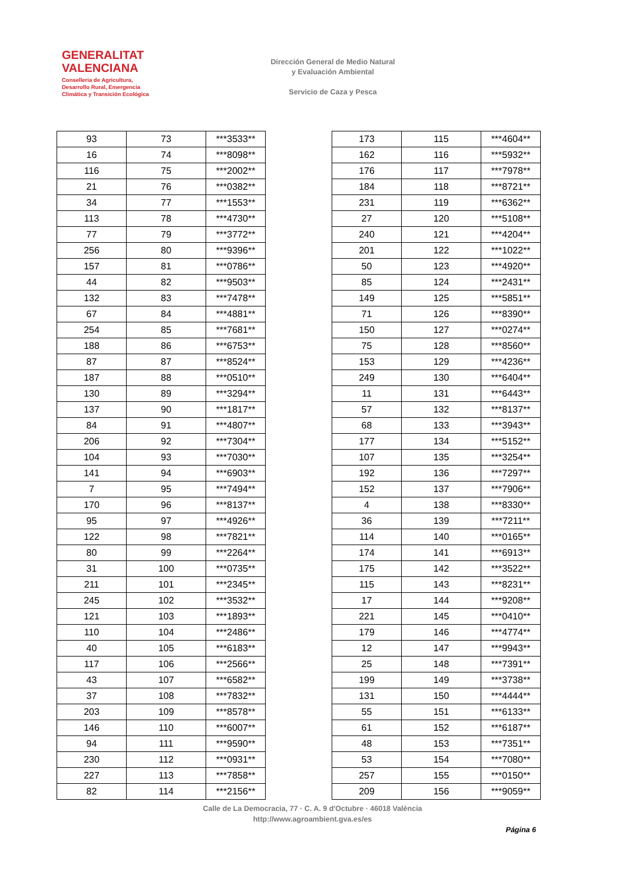GENERALITAT
VALENCIANA
Conselleria de Agricultura,
Desarrollo Rural, Emergencia
Climática y Transición Ecológica
Dirección General de Medio Natural
y Evaluación Ambiental
Servicio de Caza y Pesca
| 93 | 73 | ***3533** |
| 16 | 74 | ***8098** |
| 116 | 75 | ***2002** |
| 21 | 76 | ***0382** |
| 34 | 77 | ***1553** |
| 113 | 78 | ***4730** |
| 77 | 79 | ***3772** |
| 256 | 80 | ***9396** |
| 157 | 81 | ***0786** |
| 44 | 82 | ***9503** |
| 132 | 83 | ***7478** |
| 67 | 84 | ***4881** |
| 254 | 85 | ***7681** |
| 188 | 86 | ***6753** |
| 87 | 87 | ***8524** |
| 187 | 88 | ***0510** |
| 130 | 89 | ***3294** |
| 137 | 90 | ***1817** |
| 84 | 91 | ***4807** |
| 206 | 92 | ***7304** |
| 104 | 93 | ***7030** |
| 141 | 94 | ***6903** |
| 7 | 95 | ***7494** |
| 170 | 96 | ***8137** |
| 95 | 97 | ***4926** |
| 122 | 98 | ***7821** |
| 80 | 99 | ***2264** |
| 31 | 100 | ***0735** |
| 211 | 101 | ***2345** |
| 245 | 102 | ***3532** |
| 121 | 103 | ***1893** |
| 110 | 104 | ***2486** |
| 40 | 105 | ***6183** |
| 117 | 106 | ***2566** |
| 43 | 107 | ***6582** |
| 37 | 108 | ***7832** |
| 203 | 109 | ***8578** |
| 146 | 110 | ***6007** |
| 94 | 111 | ***9590** |
| 230 | 112 | ***0931** |
| 227 | 113 | ***7858** |
| 82 | 114 | ***2156** |
| 173 | 115 | ***4604** |
| 162 | 116 | ***5932** |
| 176 | 117 | ***7978** |
| 184 | 118 | ***8721** |
| 231 | 119 | ***6362** |
| 27 | 120 | ***5108** |
| 240 | 121 | ***4204** |
| 201 | 122 | ***1022** |
| 50 | 123 | ***4920** |
| 85 | 124 | ***2431** |
| 149 | 125 | ***5851** |
| 71 | 126 | ***8390** |
| 150 | 127 | ***0274** |
| 75 | 128 | ***8560** |
| 153 | 129 | ***4236** |
| 249 | 130 | ***6404** |
| 11 | 131 | ***6443** |
| 57 | 132 | ***8137** |
| 68 | 133 | ***3943** |
| 177 | 134 | ***5152** |
| 107 | 135 | ***3254** |
| 192 | 136 | ***7297** |
| 152 | 137 | ***7906** |
| 4 | 138 | ***8330** |
| 36 | 139 | ***7211** |
| 114 | 140 | ***0165** |
| 174 | 141 | ***6913** |
| 175 | 142 | ***3522** |
| 115 | 143 | ***8231** |
| 17 | 144 | ***9208** |
| 221 | 145 | ***0410** |
| 179 | 146 | ***4774** |
| 12 | 147 | ***9943** |
| 25 | 148 | ***7391** |
| 199 | 149 | ***3738** |
| 131 | 150 | ***4444** |
| 55 | 151 | ***6133** |
| 61 | 152 | ***6187** |
| 48 | 153 | ***7351** |
| 53 | 154 | ***7080** |
| 257 | 155 | ***0150** |
| 209 | 156 | ***9059** |
Calle de La Democracia, 77 · C. A. 9 d'Octubre · 46018 València
http://www.agroambient.gva.es/es
Página 6